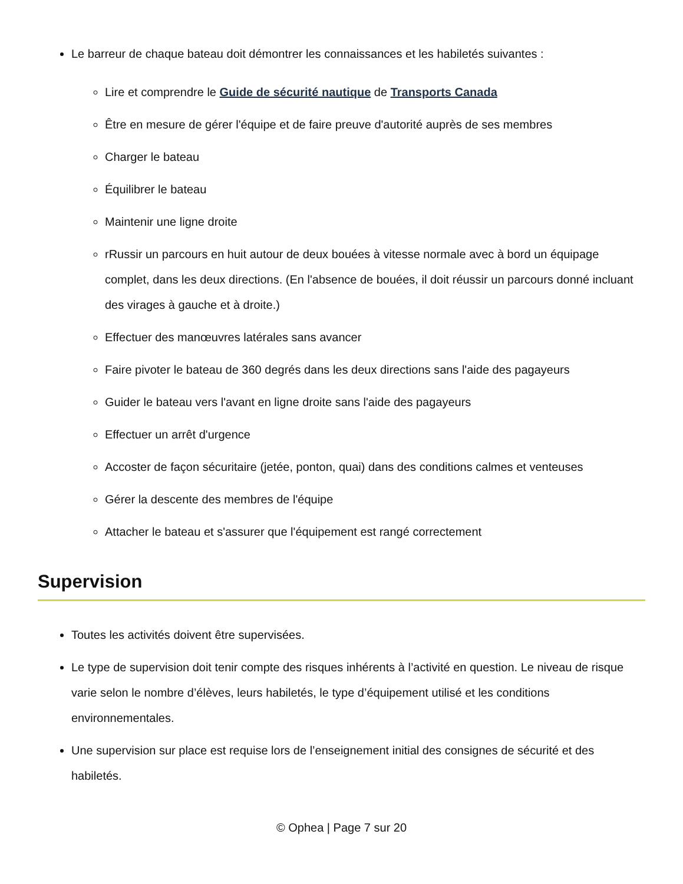Le barreur de chaque bateau doit démontrer les connaissances et les habiletés suivantes :
Lire et comprendre le Guide de sécurité nautique de Transports Canada
Être en mesure de gérer l'équipe et de faire preuve d'autorité auprès de ses membres
Charger le bateau
Équilibrer le bateau
Maintenir une ligne droite
rRussir un parcours en huit autour de deux bouées à vitesse normale avec à bord un équipage complet, dans les deux directions. (En l'absence de bouées, il doit réussir un parcours donné incluant des virages à gauche et à droite.)
Effectuer des manœuvres latérales sans avancer
Faire pivoter le bateau de 360 degrés dans les deux directions sans l'aide des pagayeurs
Guider le bateau vers l'avant en ligne droite sans l'aide des pagayeurs
Effectuer un arrêt d'urgence
Accoster de façon sécuritaire (jetée, ponton, quai) dans des conditions calmes et venteuses
Gérer la descente des membres de l'équipe
Attacher le bateau et s'assurer que l'équipement est rangé correctement
Supervision
Toutes les activités doivent être supervisées.
Le type de supervision doit tenir compte des risques inhérents à l’activité en question. Le niveau de risque varie selon le nombre d’élèves, leurs habiletés, le type d’équipement utilisé et les conditions environnementales.
Une supervision sur place est requise lors de l’enseignement initial des consignes de sécurité et des habiletés.
© Ophea | Page 7 sur 20